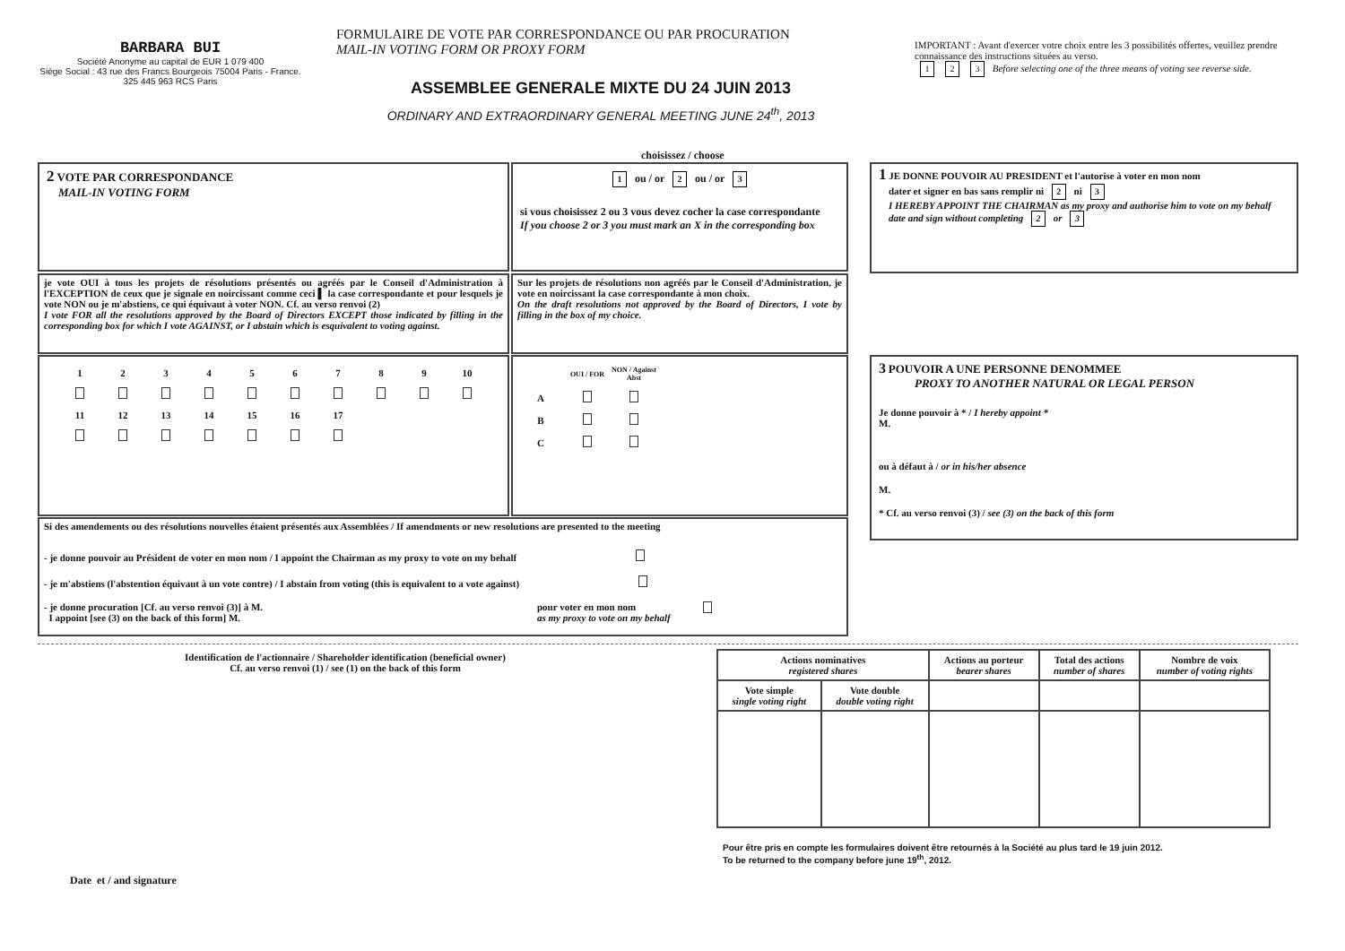BARBARA BUI
Société Anonyme au capital de EUR 1 079 400
Siège Social : 43 rue des Francs Bourgeois 75004 Paris - France.
325 445 963 RCS Paris
FORMULAIRE DE VOTE PAR CORRESPONDANCE OU PAR PROCURATION
MAIL-IN VOTING FORM OR PROXY FORM
ASSEMBLEE GENERALE MIXTE DU 24 JUIN 2013
ORDINARY AND EXTRAORDINARY GENERAL MEETING JUNE 24<sup>th</sup>, 2013
IMPORTANT : Avant d'exercer votre choix entre les 3 possibilités offertes, veuillez prendre connaissance des instructions situées au verso.
1 2 3 Before selecting one of the three means of voting see reverse side.
choisissez / choose
2 VOTE PAR CORRESPONDANCE
MAIL-IN VOTING FORM
1 ou / or 2 ou / or 3
si vous choisissez 2 ou 3 vous devez cocher la case correspondante
If you choose 2 or 3 you must mark an X in the corresponding box
je vote OUI à tous les projets de résolutions présentés ou agréés par le Conseil d'Administration à l'EXCEPTION de ceux que je signale en noircissant comme ceci ▌ la case correspondante et pour lesquels je vote NON ou je m'abstiens, ce qui équivaut à voter NON. Cf. au verso renvoi (2)
I vote FOR all the resolutions approved by the Board of Directors EXCEPT those indicated by filling in the corresponding box for which I vote AGAINST, or I abstain which is esquivalent to voting against.
Sur les projets de résolutions non agréés par le Conseil d'Administration, je vote en noircissant la case correspondante à mon choix.
On the draft resolutions not approved by the Board of Directors, I vote by filling in the box of my choice.
| 1 | 2 | 3 | 4 | 5 | 6 | 7 | 8 | 9 | 10 |
| 11 | 12 | 13 | 14 | 15 | 16 | 17 | | | |
| | OUI / FOR | NON / Against Abst |
| A | | |
| B | | |
| C | | |
Si des amendements ou des résolutions nouvelles étaient présentés aux Assemblées / If amendments or new resolutions are presented to the meeting
- je donne pouvoir au Président de voter en mon nom / I appoint the Chairman as my proxy to vote on my behalf
- je m'abstiens (l'abstention équivaut à un vote contre) / I abstain from voting (this is equivalent to a vote against)
- je donne procuration [Cf. au verso renvoi (3)] à M.
I appoint [see (3) on the back of this form] M.
pour voter en mon nom
as my proxy to vote on my behalf
1 JE DONNE POUVOIR AU PRESIDENT et l'autorise à voter en mon nom
dater et signer en bas sans remplir ni 2 ni 3
I HEREBY APPOINT THE CHAIRMAN as my proxy and authorise him to vote on my behalf
date and sign without completing 2 or 3
3 POUVOIR A UNE PERSONNE DENOMMEE
PROXY TO ANOTHER NATURAL OR LEGAL PERSON
Je donne pouvoir à * / I hereby appoint *
M.
ou à défaut à / or in his/her absence
M.
* Cf. au verso renvoi (3) / see (3) on the back of this form
Identification de l'actionnaire / Shareholder identification (beneficial owner)
Cf. au verso renvoi (1) / see (1) on the back of this form
| Actions nominatives registered shares | | Actions au porteur bearer shares | Total des actions number of shares | Nombre de voix number of voting rights |
| Vote simple single voting right | Vote double double voting right | | | |
Pour être pris en compte les formulaires doivent être retournés à la Société au plus tard le 19 juin 2012.
To be returned to the company before june 19<sup>th</sup>, 2012.
Date et / and signature